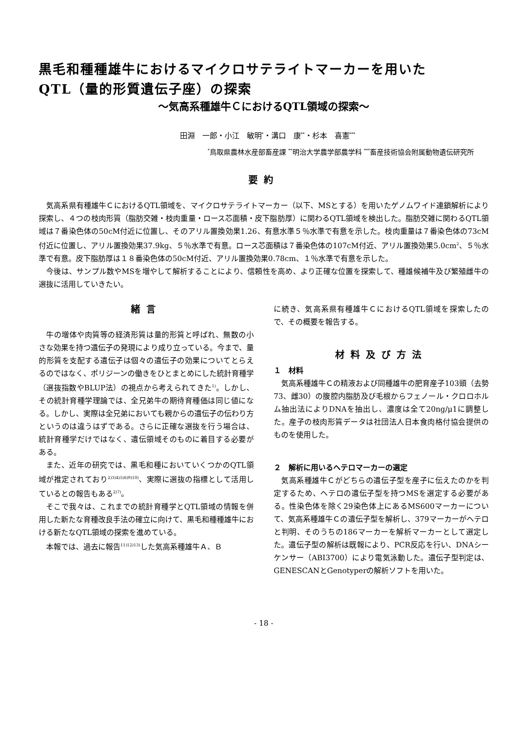黒毛和種種雄牛におけるマイクロサテライトマーカーを用いた
QTL（量的形質遺伝子座）の探索
～気高系種雄牛ＣにおけるQTL領域の探索～
田淵　一郎・小江　敏明<sup>*</sup>・溝口　康<sup>**</sup>・杉本　喜憲<sup>***</sup>
<sup>*</sup> 鳥取県農林水産部畜産課 <sup>**</sup>明治大学農学部農学科 <sup>***</sup>畜産技術協会附属動物遺伝研究所
要約
気高系県有種雄牛ＣにおけるQTL領域を、マイクロサテライトマーカー（以下、MSとする）を用いたゲノムワイド連鎖解析により探索し、４つの枝肉形質（脂肪交雑・枝肉重量・ロース芯面積・皮下脂肪厚）に関わるQTL領域を検出した。脂肪交雑に関わるQTL領域は７番染色体の50cM付近に位置し、そのアリル置換効果1.26、有意水準５％水準で有意を示した。枝肉重量は７番染色体の73cM付近に位置し、アリル置換効果37.9kg、５％水準で有意。ロース芯面積は７番染色体の107cM付近、アリル置換効果5.0cm<sup>2</sup>、５％水準で有意。皮下脂肪厚は１８番染色体の50cM付近、アリル置換効果0.78cm、１％水準で有意を示した。
今後は、サンプル数やMSを増やして解析することにより、信頼性を高め、より正確な位置を探索して、種雄候補牛及び繁殖雌牛の選抜に活用していきたい。
緒言
牛の増体や肉質等の経済形質は量的形質と呼ばれ、無数の小さな効果を持つ遺伝子の発現により成り立っている。今まで、量的形質を支配する遺伝子は個々の遺伝子の効果についてとらえるのではなく、ポリジーンの働きをひとまとめにした統計育種学（選抜指数やBLUP法）の視点から考えられてきた<sup>1)</sup>。しかし、その統計育種学理論では、全兄弟牛の期待育種価は同じ値になる。しかし、実際は全兄弟においても親からの遺伝子の伝わり方というのは違うはずである。さらに正確な選抜を行う場合は、統計育種学だけではなく、遺伝領域そのものに着目する必要がある。
また、近年の研究では、黒毛和種においていくつかのQTL領域が推定されており<sup>2)3)4)5)6)9)10)</sup>、実際に選抜の指標として活用しているとの報告もある<sup>2)7)</sup>。
そこで我々は、これまでの統計育種学とQTL領域の情報を併用した新たな育種改良手法の確立に向けて、黒毛和種種雄牛における新たなQTL領域の探索を進めている。
本報では、過去に報告<sup>11)12)13)</sup>した気高系種雄牛Ａ、Ｂ
に続き、気高系県有種雄牛ＣにおけるQTL領域を探索したので、その概要を報告する。
材料及び方法
１　材料
気高系種雄牛Ｃの精液および同種雄牛の肥育産子103頭（去勢73、雌30）の腹腔内脂肪及び毛根からフェノール・クロロホルム抽出法によりDNAを抽出し、濃度は全て20ng/μ1に調整した。産子の枝肉形質データは社団法人日本食肉格付協会提供のものを使用した。
２　解析に用いるヘテロマーカーの選定
気高系種雄牛Ｃがどちらの遺伝子型を産子に伝えたのかを判定するため、ヘテロの遺伝子型を持つMSを選定する必要がある。性染色体を除く29染色体上にあるMS600マーカーについて、気高系種雄牛Ｃの遺伝子型を解析し、379マーカーがヘテロと判明、そのうちの186マーカーを解析マーカーとして選定した。遺伝子型の解析は既報により、PCR反応を行い、DNAシーケンサー（ABI3700）により電気泳動した。遺伝子型判定は、GENESCANとGenotyperの解析ソフトを用いた。
- 18 -